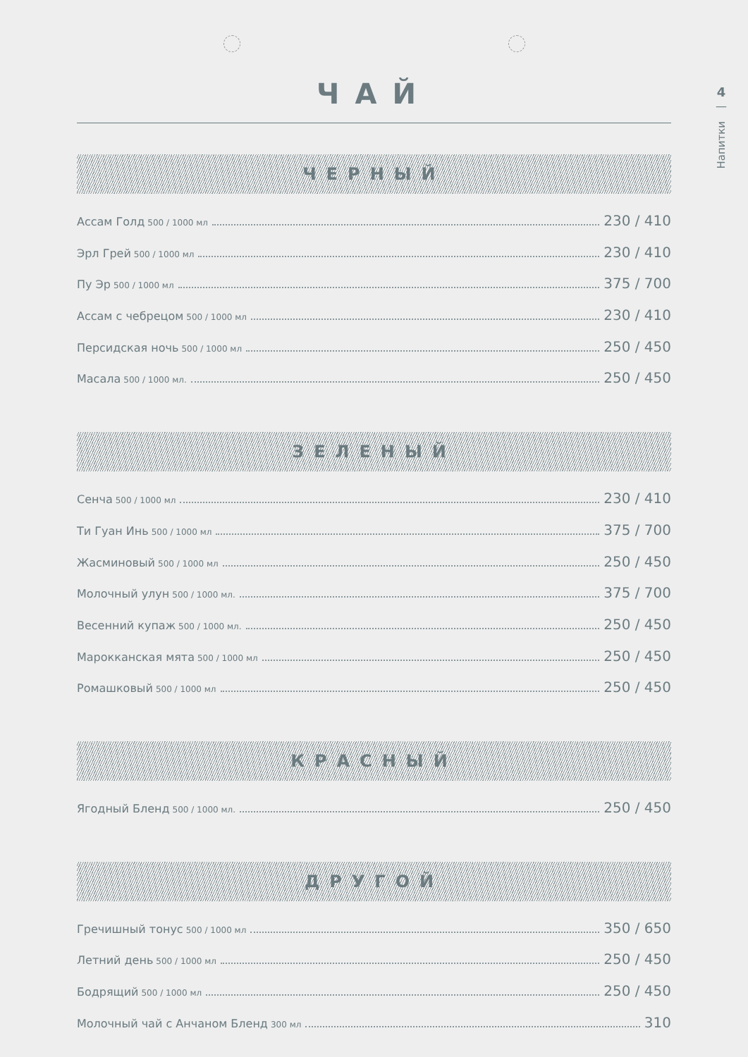4
—
Напитки
ЧАЙ
ЧЕРНЫЙ
Ассам Голд 500 / 1000 мл 230 / 410
Эрл Грей 500 / 1000 мл 230 / 410
Пу Эр 500 / 1000 мл 375 / 700
Ассам с чебрецом 500 / 1000 мл 230 / 410
Персидская ночь 500 / 1000 мл 250 / 450
Масала 500 / 1000 мл. 250 / 450
ЗЕЛЕНЫЙ
Сенча 500 / 1000 мл 230 / 410
Ти Гуан Инь 500 / 1000 мл 375 / 700
Жасминовый 500 / 1000 мл 250 / 450
Молочный улун 500 / 1000 мл. 375 / 700
Весенний купаж 500 / 1000 мл. 250 / 450
Марокканская мята 500 / 1000 мл 250 / 450
Ромашковый 500 / 1000 мл 250 / 450
КРАСНЫЙ
Ягодный Бленд 500 / 1000 мл. 250 / 450
ДРУГОЙ
Гречишный тонус 500 / 1000 мл 350 / 650
Летний день 500 / 1000 мл 250 / 450
Бодрящий 500 / 1000 мл 250 / 450
Молочный чай с Анчаном Бленд 300 мл 310